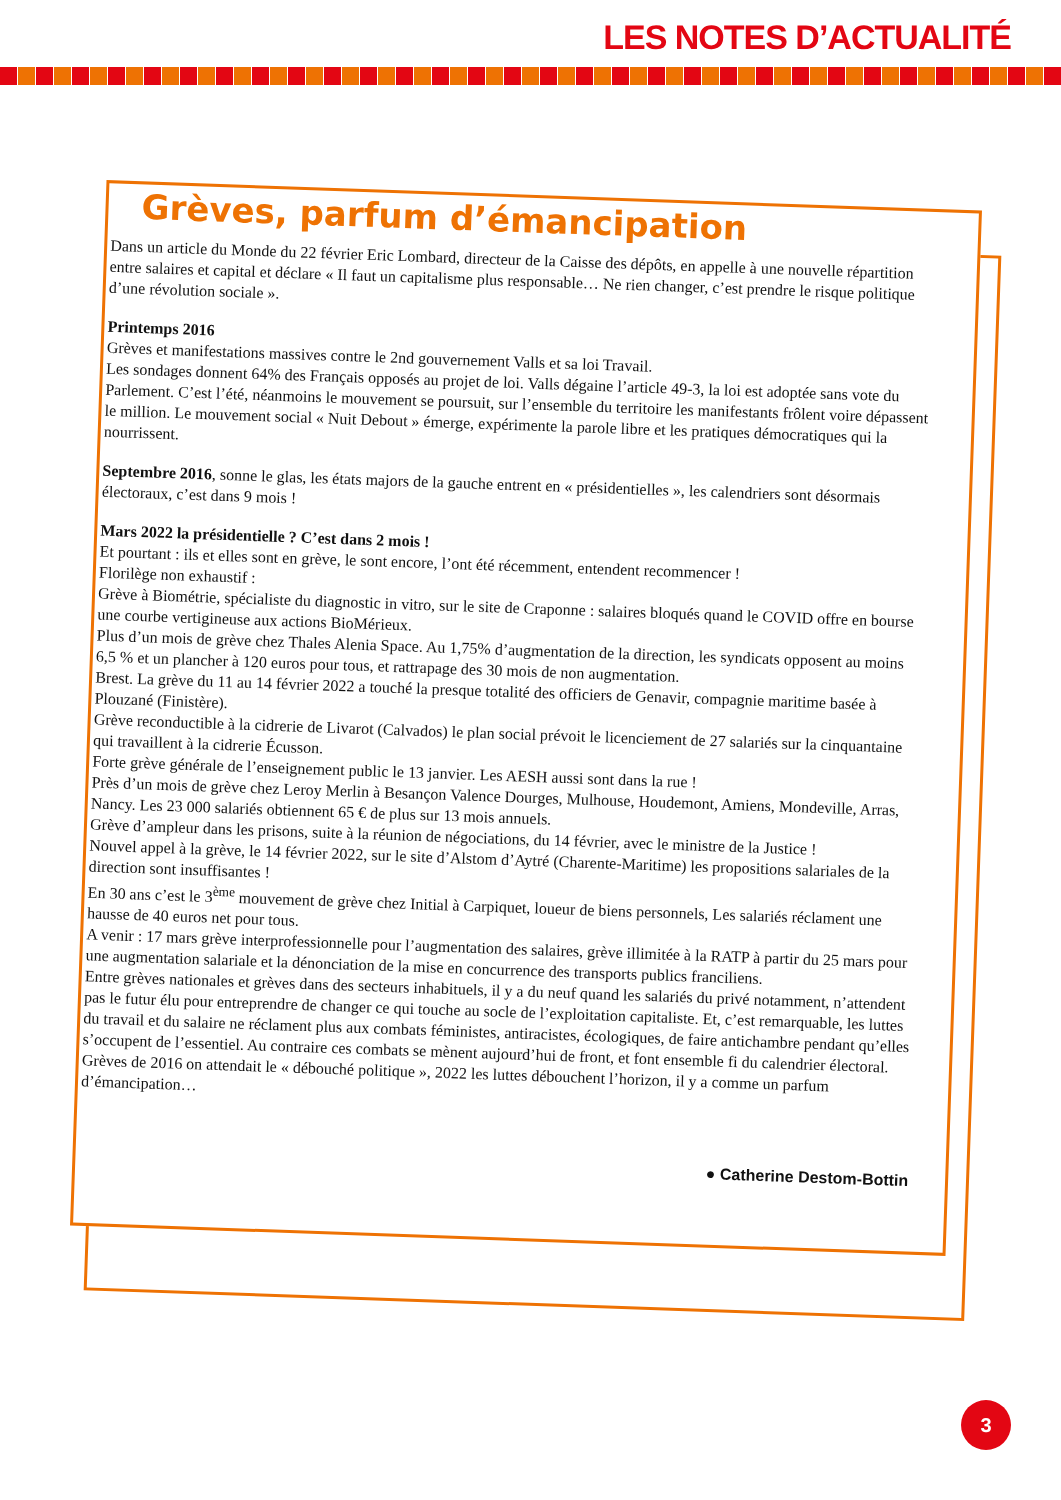LES NOTES D’ACTUALITÉ
Grèves, parfum d’émancipation
Dans un article du Monde du 22 février Eric Lombard, directeur de la Caisse des dépôts, en appelle à une nouvelle répartition entre salaires et capital et déclare « Il faut un capitalisme plus responsable… Ne rien changer, c’est prendre le risque politique d’une révolution sociale ».
Printemps 2016
Grèves et manifestations massives contre le 2nd gouvernement Valls et sa loi Travail.
Les sondages donnent 64% des Français opposés au projet de loi. Valls dégaine l’article 49-3, la loi est adoptée sans vote du Parlement. C’est l’été, néanmoins le mouvement se poursuit, sur l’ensemble du territoire les manifestants frôlent voire dépassent le million. Le mouvement social « Nuit Debout » émerge, expérimente la parole libre et les pratiques démocratiques qui la nourrissent.
Septembre 2016, sonne le glas, les états majors de la gauche entrent en « présidentielles », les calendriers sont désormais électoraux, c’est dans 9 mois !
Mars 2022 la présidentielle ? C’est dans 2 mois !
Et pourtant : ils et elles sont en grève, le sont encore, l’ont été récemment, entendent recommencer !
Florilège non exhaustif :
Grève à Biométrie, spécialiste du diagnostic in vitro, sur le site de Craponne : salaires bloqués quand le COVID offre en bourse une courbe vertigineuse aux actions BioMérieux.
Plus d’un mois de grève chez Thales Alenia Space. Au 1,75% d’augmentation de la direction, les syndicats opposent au moins 6,5 % et un plancher à 120 euros pour tous, et rattrapage des 30 mois de non augmentation.
Brest. La grève du 11 au 14 février 2022 a touché la presque totalité des officiers de Genavir, compagnie maritime basée à Plouzané (Finistère).
Grève reconductible à la cidrerie de Livarot (Calvados) le plan social prévoit le licenciement de 27 salariés sur la cinquantaine qui travaillent à la cidrerie Écusson.
Forte grève générale de l’enseignement public le 13 janvier. Les AESH aussi sont dans la rue !
Près d’un mois de grève chez Leroy Merlin à Besançon Valence Dourges, Mulhouse, Houdemont, Amiens, Mondeville, Arras, Nancy. Les 23 000 salariés obtiennent 65 € de plus sur 13 mois annuels.
Grève d’ampleur dans les prisons, suite à la réunion de négociations, du 14 février, avec le ministre de la Justice !
Nouvel appel à la grève, le 14 février 2022, sur le site d’Alstom d’Aytré (Charente-Maritime) les propositions salariales de la direction sont insuffisantes !
En 30 ans c’est le 3<sup>ème</sup> mouvement de grève chez Initial à Carpiquet, loueur de biens personnels, Les salariés réclament une hausse de 40 euros net pour tous.
A venir : 17 mars grève interprofessionnelle pour l’augmentation des salaires, grève illimitée à la RATP à partir du 25 mars pour une augmentation salariale et la dénonciation de la mise en concurrence des transports publics franciliens.
Entre grèves nationales et grèves dans des secteurs inhabituels, il y a du neuf quand les salariés du privé notamment, n’attendent pas le futur élu pour entreprendre de changer ce qui touche au socle de l’exploitation capitaliste. Et, c’est remarquable, les luttes du travail et du salaire ne réclament plus aux combats féministes, antiracistes, écologiques, de faire antichambre pendant qu’elles s’occupent de l’essentiel. Au contraire ces combats se mènent aujourd’hui de front, et font ensemble fi du calendrier électoral.
Grèves de 2016 on attendait le « débouché politique », 2022 les luttes débouchent l’horizon, il y a comme un parfum d’émancipation…
● Catherine Destom-Bottin
3